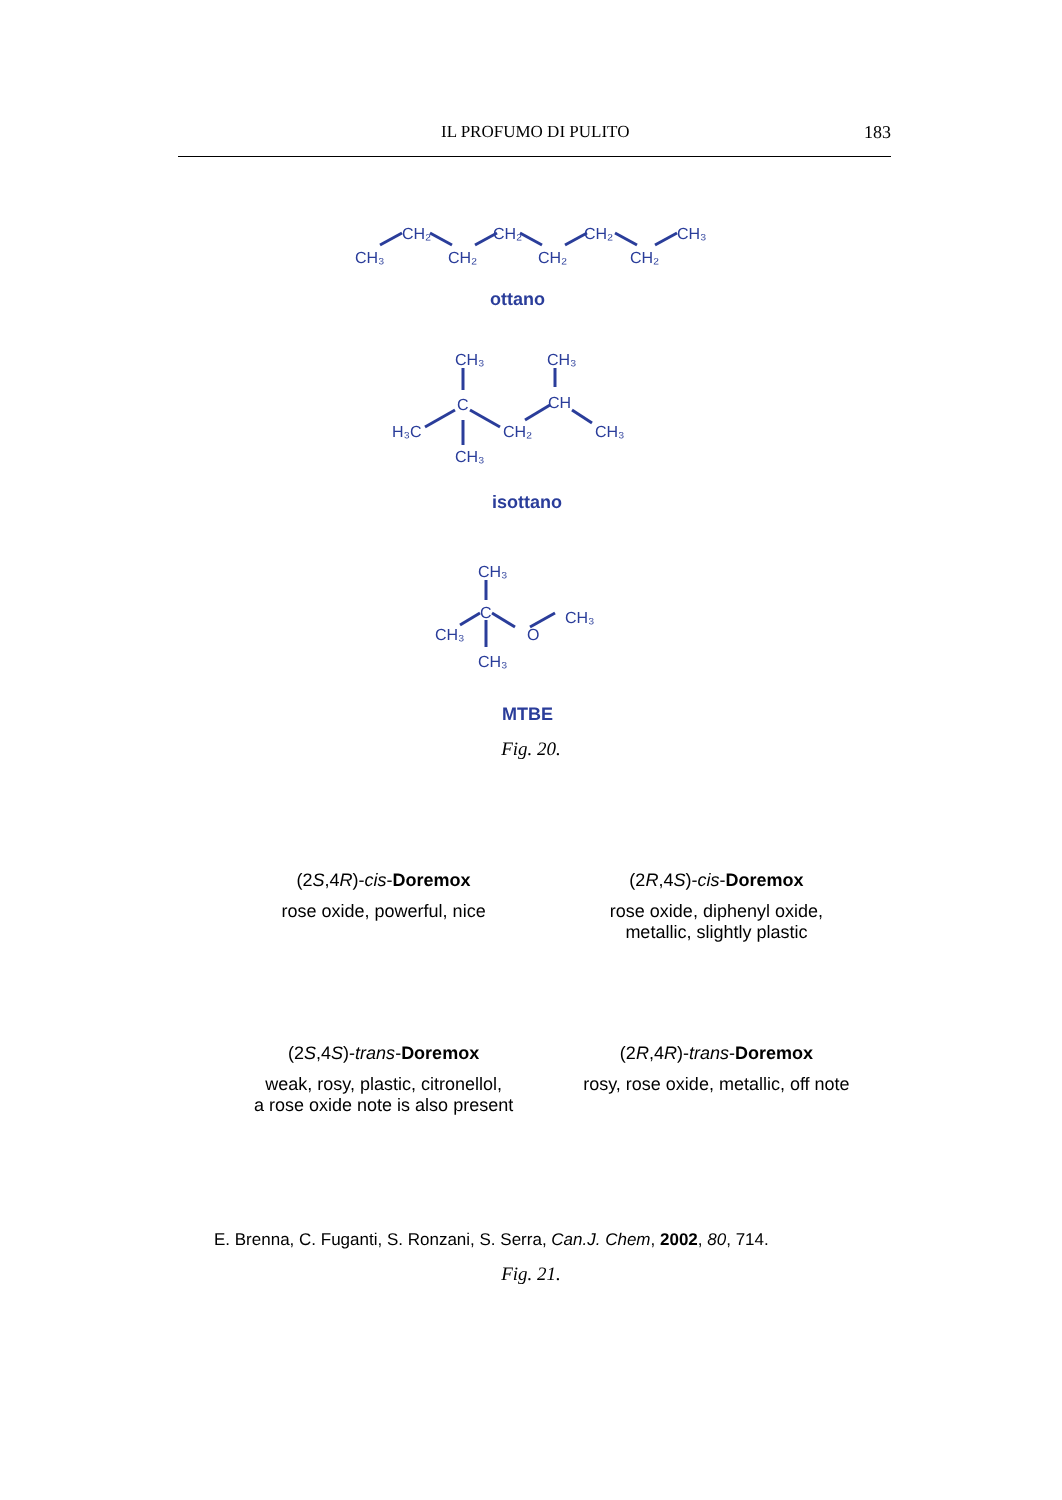IL PROFUMO DI PULITO 183
CH₃
CH₂
CH₂
CH₂
CH₂
CH₂
CH₂
CH₃
ottano
CH₃
CH₃
C
CH
H₃C
CH₂
CH₃
CH₃
isottano
CH₃
C
CH₃
O
CH₃
CH₃
MTBE
Fig. 20.
(2S,4R)-cis-Doremox
rose oxide, powerful, nice
(2R,4S)-cis-Doremox
rose oxide, diphenyl oxide,
metallic, slightly plastic
(2S,4S)-trans-Doremox
weak, rosy, plastic, citronellol,
a rose oxide note is also present
(2R,4R)-trans-Doremox
rosy, rose oxide, metallic, off note
E. Brenna, C. Fuganti, S. Ronzani, S. Serra, Can.J. Chem, 2002, 80, 714.
Fig. 21.